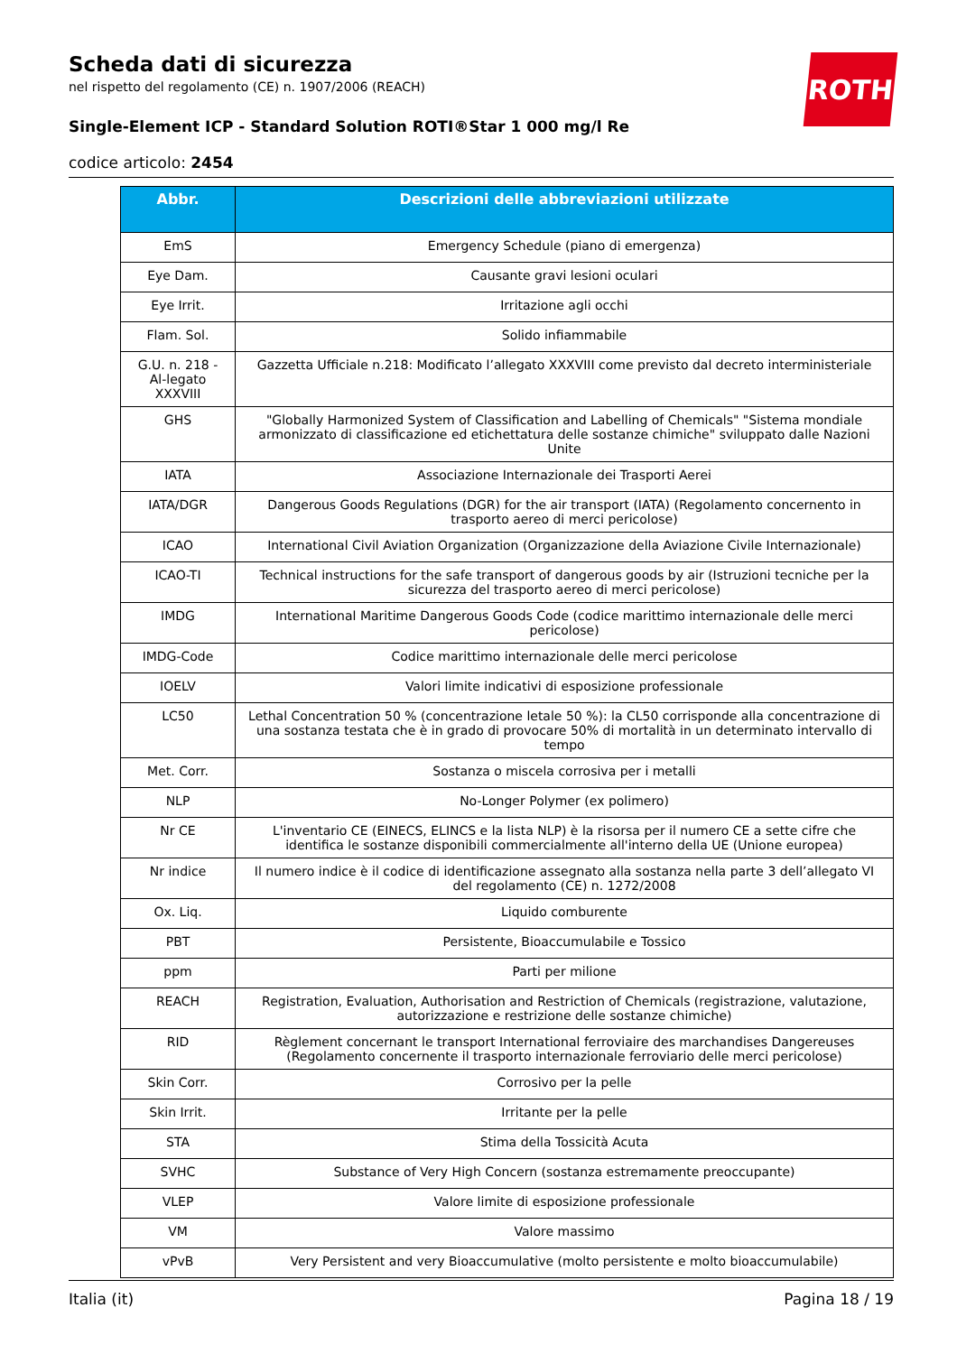Scheda dati di sicurezza
nel rispetto del regolamento (CE) n. 1907/2006 (REACH)
Single-Element ICP - Standard Solution ROTI®Star 1 000 mg/l Re
codice articolo: 2454
ROTH
| Abbr. | Descrizioni delle abbreviazioni utilizzate |
| --- | --- |
| EmS | Emergency Schedule (piano di emergenza) |
| Eye Dam. | Causante gravi lesioni oculari |
| Eye Irrit. | Irritazione agli occhi |
| Flam. Sol. | Solido infiammabile |
| G.U. n. 218 - Al-legato XXXVIII | Gazzetta Ufficiale n.218: Modificato l’allegato XXXVIII come previsto dal decreto interministeriale |
| GHS | "Globally Harmonized System of Classification and Labelling of Chemicals" "Sistema mondiale armonizzato di classificazione ed etichettatura delle sostanze chimiche" sviluppato dalle Nazioni Unite |
| IATA | Associazione Internazionale dei Trasporti Aerei |
| IATA/DGR | Dangerous Goods Regulations (DGR) for the air transport (IATA) (Regolamento concernento in trasporto aereo di merci pericolose) |
| ICAO | International Civil Aviation Organization (Organizzazione della Aviazione Civile Internazionale) |
| ICAO-TI | Technical instructions for the safe transport of dangerous goods by air (Istruzioni tecniche per la sicurezza del trasporto aereo di merci pericolose) |
| IMDG | International Maritime Dangerous Goods Code (codice marittimo internazionale delle merci pericolose) |
| IMDG-Code | Codice marittimo internazionale delle merci pericolose |
| IOELV | Valori limite indicativi di esposizione professionale |
| LC50 | Lethal Concentration 50 % (concentrazione letale 50 %): la CL50 corrisponde alla concentrazione di una sostanza testata che è in grado di provocare 50% di mortalità in un determinato intervallo di tempo |
| Met. Corr. | Sostanza o miscela corrosiva per i metalli |
| NLP | No-Longer Polymer (ex polimero) |
| Nr CE | L'inventario CE (EINECS, ELINCS e la lista NLP) è la risorsa per il numero CE a sette cifre che identifica le sostanze disponibili commercialmente all'interno della UE (Unione europea) |
| Nr indice | Il numero indice è il codice di identificazione assegnato alla sostanza nella parte 3 dell’allegato VI del regolamento (CE) n. 1272/2008 |
| Ox. Liq. | Liquido comburente |
| PBT | Persistente, Bioaccumulabile e Tossico |
| ppm | Parti per milione |
| REACH | Registration, Evaluation, Authorisation and Restriction of Chemicals (registrazione, valutazione, autorizzazione e restrizione delle sostanze chimiche) |
| RID | Règlement concernant le transport International ferroviaire des marchandises Dangereuses (Regolamento concernente il trasporto internazionale ferroviario delle merci pericolose) |
| Skin Corr. | Corrosivo per la pelle |
| Skin Irrit. | Irritante per la pelle |
| STA | Stima della Tossicità Acuta |
| SVHC | Substance of Very High Concern (sostanza estremamente preoccupante) |
| VLEP | Valore limite di esposizione professionale |
| VM | Valore massimo |
| vPvB | Very Persistent and very Bioaccumulative (molto persistente e molto bioaccumulabile) |
Italia (it) Pagina 18 / 19